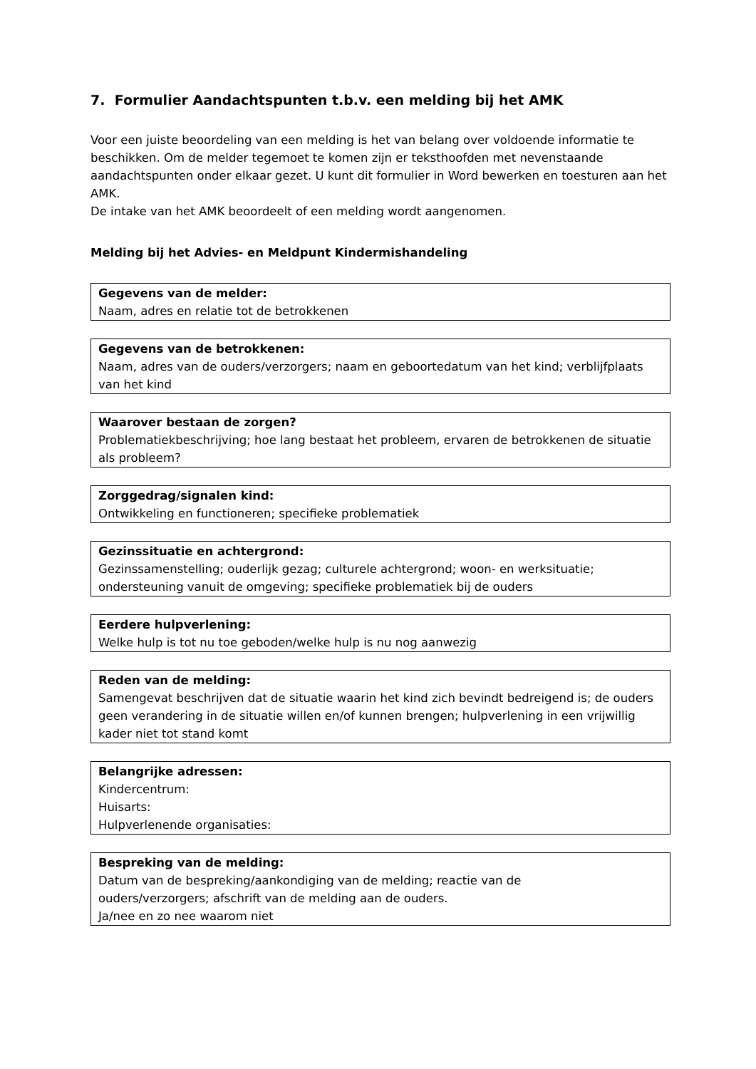7. Formulier Aandachtspunten t.b.v. een melding bij het AMK
Voor een juiste beoordeling van een melding is het van belang over voldoende informatie te beschikken. Om de melder tegemoet te komen zijn er teksthoofden met nevenstaande aandachtspunten onder elkaar gezet. U kunt dit formulier in Word bewerken en toesturen aan het AMK.
De intake van het AMK beoordeelt of een melding wordt aangenomen.
Melding bij het Advies- en Meldpunt Kindermishandeling
Gegevens van de melder:
Naam, adres en relatie tot de betrokkenen
Gegevens van de betrokkenen:
Naam, adres van de ouders/verzorgers; naam en geboortedatum van het kind; verblijfplaats van het kind
Waarover bestaan de zorgen?
Problematiekbeschrijving; hoe lang bestaat het probleem, ervaren de betrokkenen de situatie als probleem?
Zorggedrag/signalen kind:
Ontwikkeling en functioneren; specifieke problematiek
Gezinssituatie en achtergrond:
Gezinssamenstelling; ouderlijk gezag; culturele achtergrond; woon- en werksituatie; ondersteuning vanuit de omgeving; specifieke problematiek bij de ouders
Eerdere hulpverlening:
Welke hulp is tot nu toe geboden/welke hulp is nu nog aanwezig
Reden van de melding:
Samengevat beschrijven dat de situatie waarin het kind zich bevindt bedreigend is; de ouders geen verandering in de situatie willen en/of kunnen brengen; hulpverlening in een vrijwillig kader niet tot stand komt
Belangrijke adressen:
Kindercentrum:
Huisarts:
Hulpverlenende organisaties:
Bespreking van de melding:
Datum van de bespreking/aankondiging van de melding; reactie van de
ouders/verzorgers; afschrift van de melding aan de ouders.
Ja/nee en zo nee waarom niet